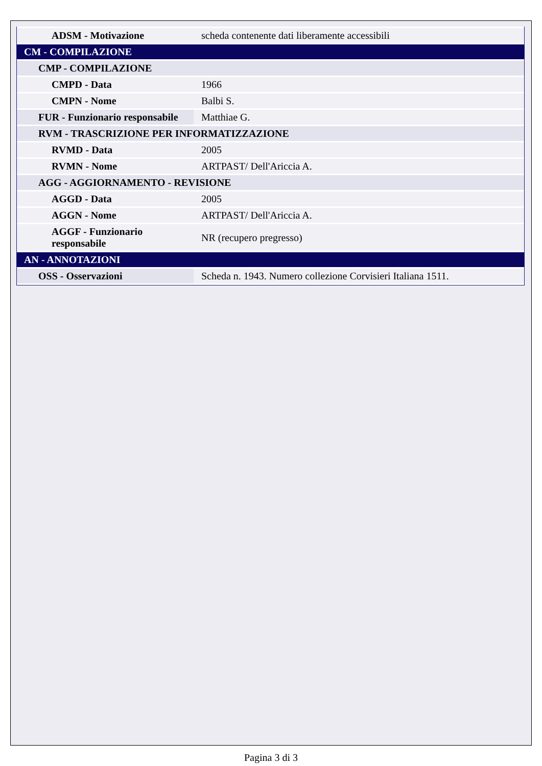| ADSM - Motivazione | scheda contenente dati liberamente accessibili |
| CM - COMPILAZIONE | |
| CMP - COMPILAZIONE | |
| CMPD - Data | 1966 |
| CMPN - Nome | Balbi S. |
| FUR - Funzionario responsabile | Matthiae G. |
| RVM - TRASCRIZIONE PER INFORMATIZZAZIONE | |
| RVMD - Data | 2005 |
| RVMN - Nome | ARTPAST/ Dell'Ariccia A. |
| AGG - AGGIORNAMENTO - REVISIONE | |
| AGGD - Data | 2005 |
| AGGN - Nome | ARTPAST/ Dell'Ariccia A. |
| AGGF - Funzionario responsabile | NR (recupero pregresso) |
| AN - ANNOTAZIONI | |
| OSS - Osservazioni | Scheda n. 1943. Numero collezione Corvisieri Italiana 1511. |
Pagina 3 di 3